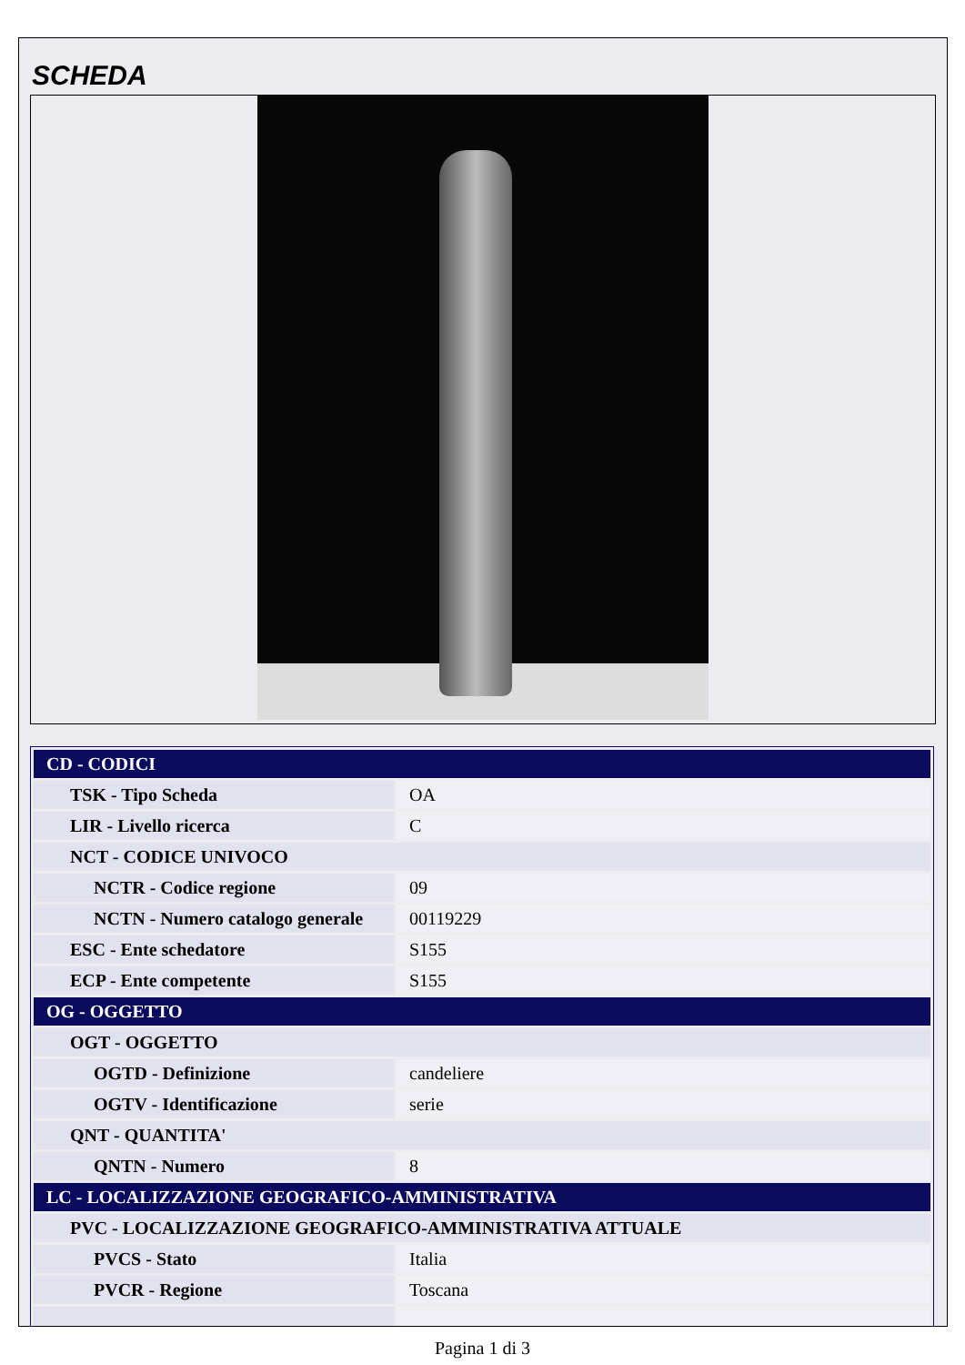SCHEDA
| CD - CODICI | |
| TSK - Tipo Scheda | OA |
| LIR - Livello ricerca | C |
| NCT - CODICE UNIVOCO | |
| NCTR - Codice regione | 09 |
| NCTN - Numero catalogo generale | 00119229 |
| ESC - Ente schedatore | S155 |
| ECP - Ente competente | S155 |
| OG - OGGETTO | |
| OGT - OGGETTO | |
| OGTD - Definizione | candeliere |
| OGTV - Identificazione | serie |
| QNT - QUANTITA' | |
| QNTN - Numero | 8 |
| LC - LOCALIZZAZIONE GEOGRAFICO-AMMINISTRATIVA | |
| PVC - LOCALIZZAZIONE GEOGRAFICO-AMMINISTRATIVA ATTUALE | |
| PVCS - Stato | Italia |
| PVCR - Regione | Toscana |
Pagina 1 di 3